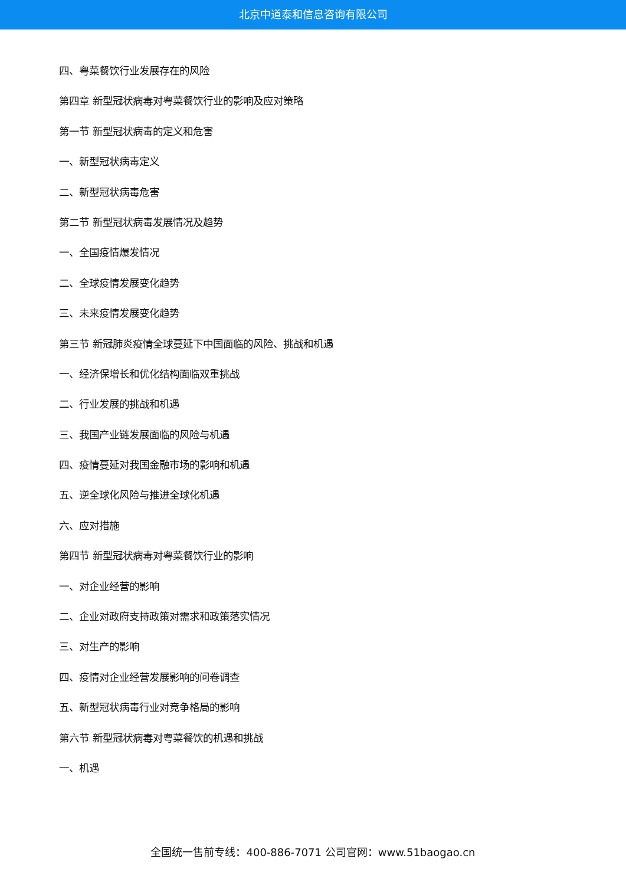北京中道泰和信息咨询有限公司
四、粤菜餐饮行业发展存在的风险
第四章 新型冠状病毒对粤菜餐饮行业的影响及应对策略
第一节 新型冠状病毒的定义和危害
一、新型冠状病毒定义
二、新型冠状病毒危害
第二节 新型冠状病毒发展情况及趋势
一、全国疫情爆发情况
二、全球疫情发展变化趋势
三、未来疫情发展变化趋势
第三节 新冠肺炎疫情全球蔓延下中国面临的风险、挑战和机遇
一、经济保增长和优化结构面临双重挑战
二、行业发展的挑战和机遇
三、我国产业链发展面临的风险与机遇
四、疫情蔓延对我国金融市场的影响和机遇
五、逆全球化风险与推进全球化机遇
六、应对措施
第四节 新型冠状病毒对粤菜餐饮行业的影响
一、对企业经营的影响
二、企业对政府支持政策对需求和政策落实情况
三、对生产的影响
四、疫情对企业经营发展影响的问卷调查
五、新型冠状病毒行业对竞争格局的影响
第六节 新型冠状病毒对粤菜餐饮的机遇和挑战
一、机遇
全国统一售前专线：400-886-7071 公司官网：www.51baogao.cn